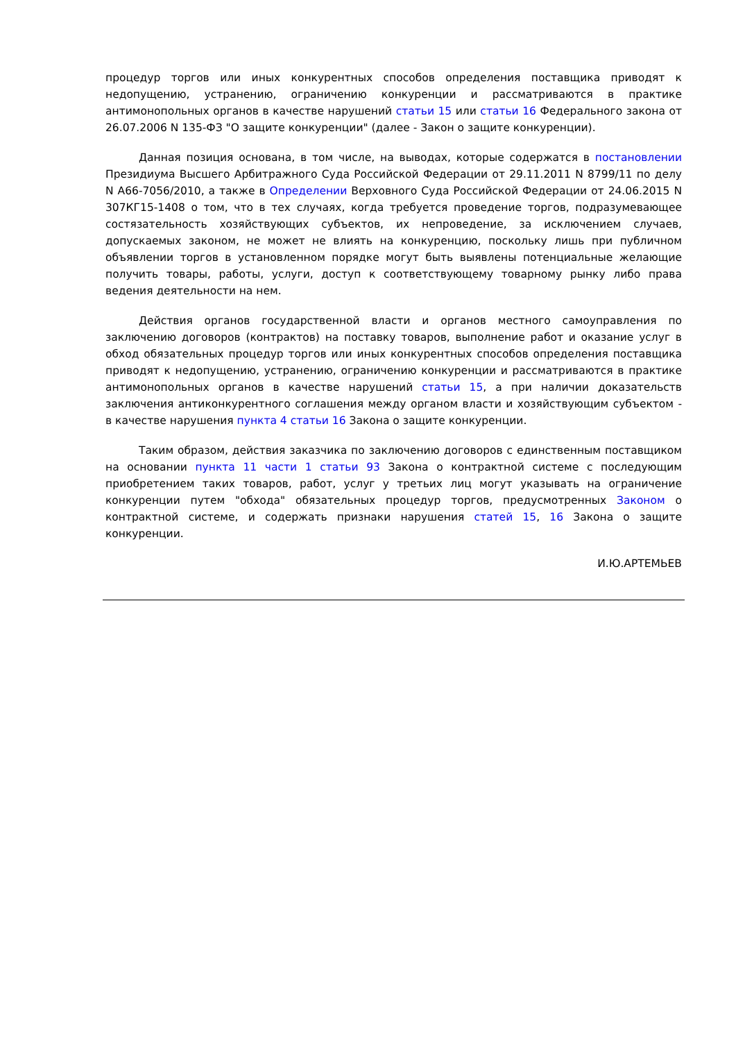процедур торгов или иных конкурентных способов определения поставщика приводят к недопущению, устранению, ограничению конкуренции и рассматриваются в практике антимонопольных органов в качестве нарушений статьи 15 или статьи 16 Федерального закона от 26.07.2006 N 135-ФЗ "О защите конкуренции" (далее - Закон о защите конкуренции).
Данная позиция основана, в том числе, на выводах, которые содержатся в постановлении Президиума Высшего Арбитражного Суда Российской Федерации от 29.11.2011 N 8799/11 по делу N А66-7056/2010, а также в Определении Верховного Суда Российской Федерации от 24.06.2015 N 307КГ15-1408 о том, что в тех случаях, когда требуется проведение торгов, подразумевающее состязательность хозяйствующих субъектов, их непроведение, за исключением случаев, допускаемых законом, не может не влиять на конкуренцию, поскольку лишь при публичном объявлении торгов в установленном порядке могут быть выявлены потенциальные желающие получить товары, работы, услуги, доступ к соответствующему товарному рынку либо права ведения деятельности на нем.
Действия органов государственной власти и органов местного самоуправления по заключению договоров (контрактов) на поставку товаров, выполнение работ и оказание услуг в обход обязательных процедур торгов или иных конкурентных способов определения поставщика приводят к недопущению, устранению, ограничению конкуренции и рассматриваются в практике антимонопольных органов в качестве нарушений статьи 15, а при наличии доказательств заключения антиконкурентного соглашения между органом власти и хозяйствующим субъектом - в качестве нарушения пункта 4 статьи 16 Закона о защите конкуренции.
Таким образом, действия заказчика по заключению договоров с единственным поставщиком на основании пункта 11 части 1 статьи 93 Закона о контрактной системе с последующим приобретением таких товаров, работ, услуг у третьих лиц могут указывать на ограничение конкуренции путем "обхода" обязательных процедур торгов, предусмотренных Законом о контрактной системе, и содержать признаки нарушения статей 15, 16 Закона о защите конкуренции.
И.Ю.АРТЕМЬЕВ